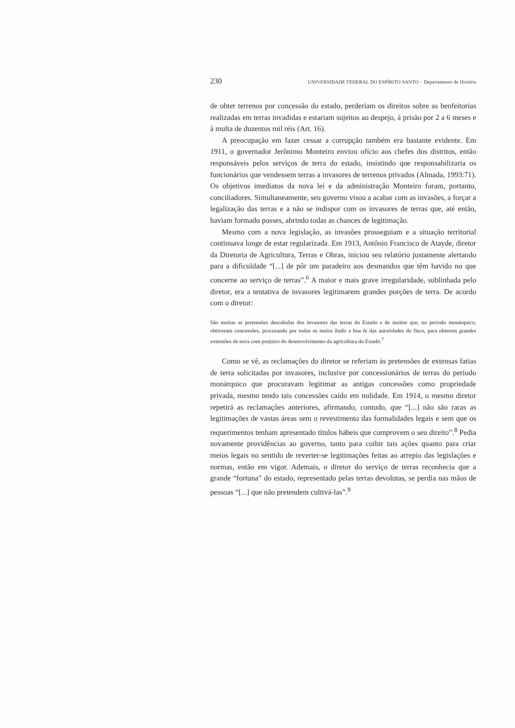230 UNIVERSIDADE FEDERAL DO ESPÍRITO SANTO – Departamento de História
de obter terrenos por concessão do estado, perderiam os direitos sobre as benfeitorias realizadas em terras invadidas e estariam sujeitos ao despejo, à prisão por 2 a 6 meses e à multa de duzentos mil réis (Art. 16).
A preocupação em fazer cessar a corrupção também era bastante evidente. Em 1911, o governador Jerônimo Monteiro enviou ofício aos chefes dos distritos, então responsáveis pelos serviços de terra do estado, insistindo que responsabilizaria os funcionários que vendessem terras a invasores de terrenos privados (Almada, 1993:71). Os objetivos imediatos da nova lei e da administração Monteiro foram, portanto, conciliadores. Simultaneamente, seu governo visou a acabar com as invasões, a forçar a legalização das terras e a não se indispor com os invasores de terras que, até então, haviam formado posses, abrindo todas as chances de legitimação.
Mesmo com a nova legislação, as invasões prosseguiam e a situação territorial continuava longe de estar regularizada. Em 1913, Antônio Francisco de Atayde, diretor da Diretoria de Agricultura, Terras e Obras, iniciou seu relatório justamente alertando para a dificuldade “[...] de pôr um paradeiro aos desmandos que têm havido no que concerne ao serviço de terras”.<sup>6</sup> A maior e mais grave irregularidade, sublinhada pelo diretor, era a tentativa de invasores legitimarem grandes porções de terra. De acordo com o diretor:
São muitas as pretensões descabidas dos invasores das terras do Estado e de muitos que, no período monárquico, obtiveram concessões, procurando por todos os meios iludir a boa fé das autoridades do fisco, para obterem grandes extensões de terra com prejuízo do desenvolvimento da agricultura do Estado.<sup>7</sup>
Como se vê, as reclamações do diretor se referiam às pretensões de extensas fatias de terra solicitadas por invasores, inclusive por concessionários de terras do período monárquico que procuravam legitimar as antigas concessões como propriedade privada, mesmo tendo tais concessões caído em nulidade. Em 1914, o mesmo diretor repetirá as reclamações anteriores, afirmando, contudo, que “[...] não são raras as legitimações de vastas áreas sem o revestimento das formalidades legais e sem que os requerimentos tenham apresentado títulos hábeis que comprovem o seu direito”.<sup>8</sup> Pedia novamente providências ao governo, tanto para coibir tais ações quanto para criar meios legais no sentido de reverter-se legitimações feitas ao arrepio das legislações e normas, então em vigor. Ademais, o diretor do serviço de terras reconhecia que a grande “fortuna” do estado, representado pelas terras devolutas, se perdia nas mãos de pessoas “[...] que não pretendem cultivá-las”.<sup>9</sup>